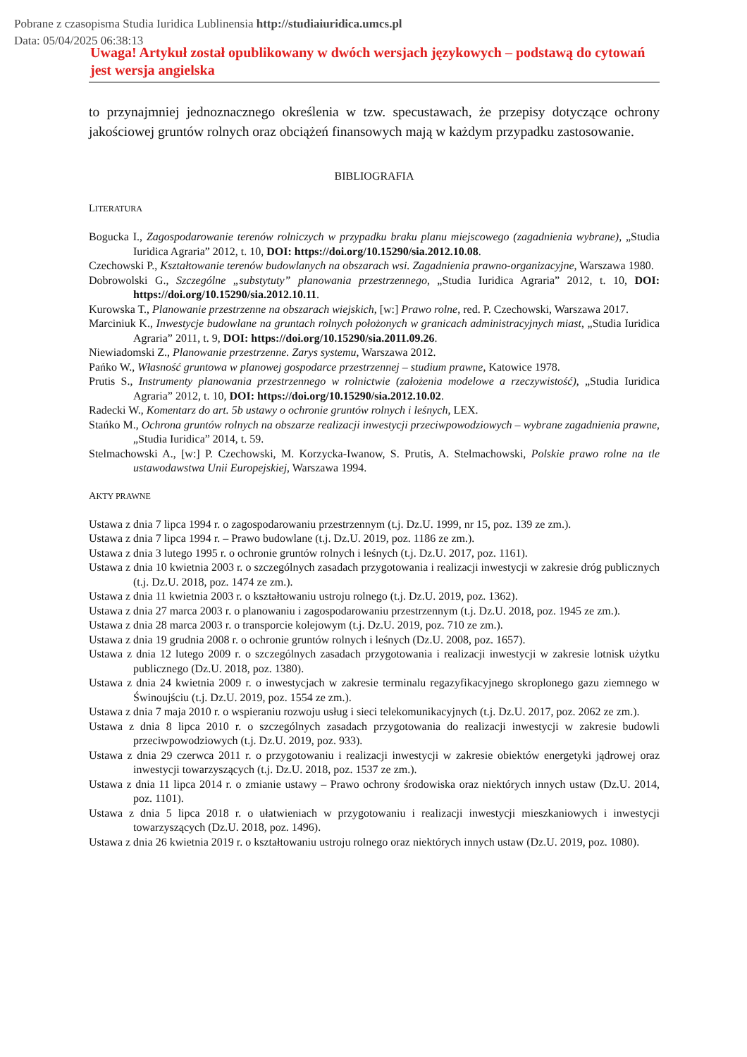Pobrane z czasopisma Studia Iuridica Lublinensia http://studiaiuridica.umcs.pl
Data: 05/04/2025 06:38:13
Uwaga! Artykuł został opublikowany w dwóch wersjach językowych – podstawą do cytowań jest wersja angielska
to przynajmniej jednoznacznego określenia w tzw. specustawach, że przepisy dotyczące ochrony jakościowej gruntów rolnych oraz obciążeń finansowych mają w każdym przypadku zastosowanie.
BIBLIOGRAFIA
LITERATURA
Bogucka I., Zagospodarowanie terenów rolniczych w przypadku braku planu miejscowego (zagadnienia wybrane), „Studia Iuridica Agraria” 2012, t. 10, DOI: https://doi.org/10.15290/sia.2012.10.08.
Czechowski P., Kształtowanie terenów budowlanych na obszarach wsi. Zagadnienia prawno-organizacyjne, Warszawa 1980.
Dobrowolski G., Szczególne „substytuty” planowania przestrzennego, „Studia Iuridica Agraria” 2012, t. 10, DOI: https://doi.org/10.15290/sia.2012.10.11.
Kurowska T., Planowanie przestrzenne na obszarach wiejskich, [w:] Prawo rolne, red. P. Czechowski, Warszawa 2017.
Marciniuk K., Inwestycje budowlane na gruntach rolnych położonych w granicach administracyjnych miast, „Studia Iuridica Agraria” 2011, t. 9, DOI: https://doi.org/10.15290/sia.2011.09.26.
Niewiadomski Z., Planowanie przestrzenne. Zarys systemu, Warszawa 2012.
Pańko W., Własność gruntowa w planowej gospodarce przestrzennej – studium prawne, Katowice 1978.
Prutis S., Instrumenty planowania przestrzennego w rolnictwie (założenia modelowe a rzeczywistość), „Studia Iuridica Agraria” 2012, t. 10, DOI: https://doi.org/10.15290/sia.2012.10.02.
Radecki W., Komentarz do art. 5b ustawy o ochronie gruntów rolnych i leśnych, LEX.
Stańko M., Ochrona gruntów rolnych na obszarze realizacji inwestycji przeciwpowodziowych – wybrane zagadnienia prawne, „Studia Iuridica” 2014, t. 59.
Stelmachowski A., [w:] P. Czechowski, M. Korzycka-Iwanow, S. Prutis, A. Stelmachowski, Polskie prawo rolne na tle ustawodawstwa Unii Europejskiej, Warszawa 1994.
AKTY PRAWNE
Ustawa z dnia 7 lipca 1994 r. o zagospodarowaniu przestrzennym (t.j. Dz.U. 1999, nr 15, poz. 139 ze zm.).
Ustawa z dnia 7 lipca 1994 r. – Prawo budowlane (t.j. Dz.U. 2019, poz. 1186 ze zm.).
Ustawa z dnia 3 lutego 1995 r. o ochronie gruntów rolnych i leśnych (t.j. Dz.U. 2017, poz. 1161).
Ustawa z dnia 10 kwietnia 2003 r. o szczególnych zasadach przygotowania i realizacji inwestycji w zakresie dróg publicznych (t.j. Dz.U. 2018, poz. 1474 ze zm.).
Ustawa z dnia 11 kwietnia 2003 r. o kształtowaniu ustroju rolnego (t.j. Dz.U. 2019, poz. 1362).
Ustawa z dnia 27 marca 2003 r. o planowaniu i zagospodarowaniu przestrzennym (t.j. Dz.U. 2018, poz. 1945 ze zm.).
Ustawa z dnia 28 marca 2003 r. o transporcie kolejowym (t.j. Dz.U. 2019, poz. 710 ze zm.).
Ustawa z dnia 19 grudnia 2008 r. o ochronie gruntów rolnych i leśnych (Dz.U. 2008, poz. 1657).
Ustawa z dnia 12 lutego 2009 r. o szczególnych zasadach przygotowania i realizacji inwestycji w zakresie lotnisk użytku publicznego (Dz.U. 2018, poz. 1380).
Ustawa z dnia 24 kwietnia 2009 r. o inwestycjach w zakresie terminalu regazyfikacyjnego skroplonego gazu ziemnego w Świnoujściu (t.j. Dz.U. 2019, poz. 1554 ze zm.).
Ustawa z dnia 7 maja 2010 r. o wspieraniu rozwoju usług i sieci telekomunikacyjnych (t.j. Dz.U. 2017, poz. 2062 ze zm.).
Ustawa z dnia 8 lipca 2010 r. o szczególnych zasadach przygotowania do realizacji inwestycji w zakresie budowli przeciwpowodziowych (t.j. Dz.U. 2019, poz. 933).
Ustawa z dnia 29 czerwca 2011 r. o przygotowaniu i realizacji inwestycji w zakresie obiektów energetyki jądrowej oraz inwestycji towarzyszących (t.j. Dz.U. 2018, poz. 1537 ze zm.).
Ustawa z dnia 11 lipca 2014 r. o zmianie ustawy – Prawo ochrony środowiska oraz niektórych innych ustaw (Dz.U. 2014, poz. 1101).
Ustawa z dnia 5 lipca 2018 r. o ułatwieniach w przygotowaniu i realizacji inwestycji mieszkaniowych i inwestycji towarzyszących (Dz.U. 2018, poz. 1496).
Ustawa z dnia 26 kwietnia 2019 r. o kształtowaniu ustroju rolnego oraz niektórych innych ustaw (Dz.U. 2019, poz. 1080).